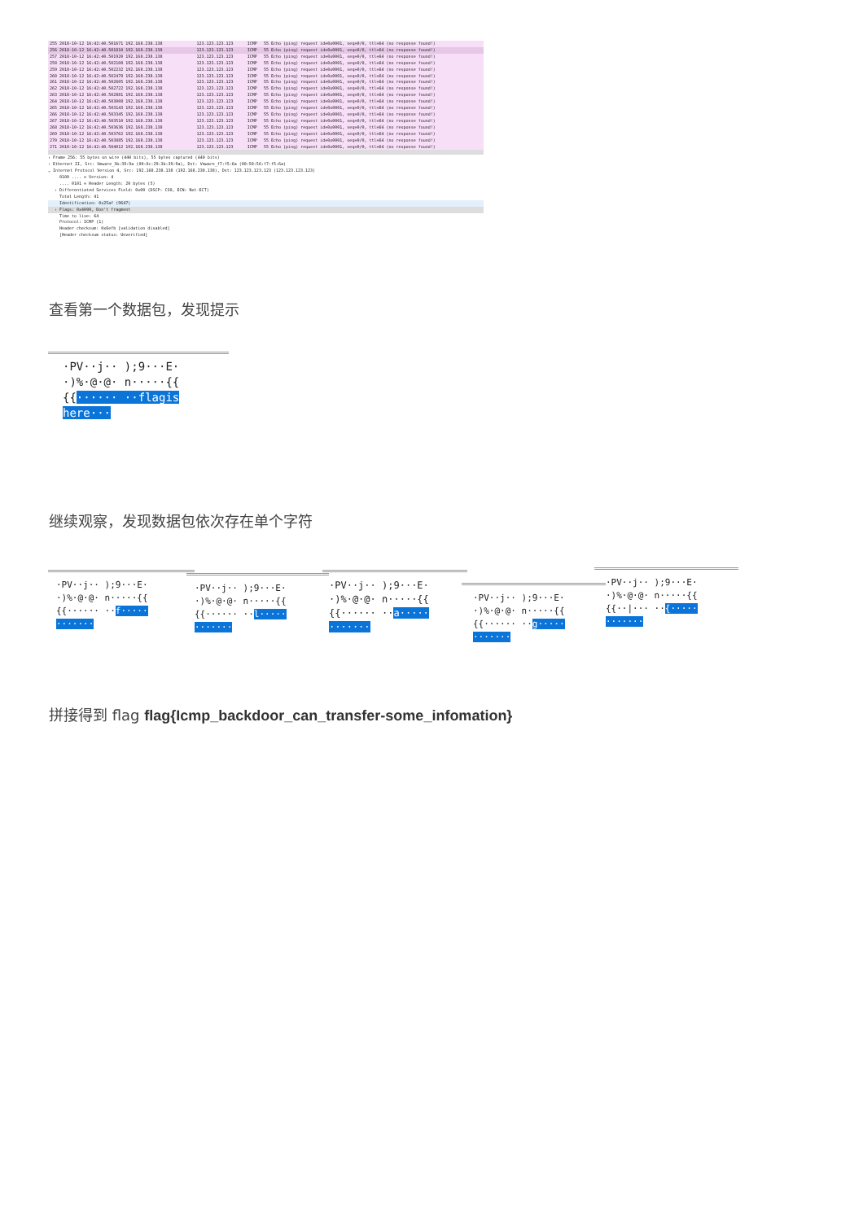| 255 2018-10-12 16:42:40.501671 192.168.238.138 | 123.123.123.123 | ICMP | 55 Echo (ping) request id=0x0001, seq=0/0, ttl=64 (no response found!) |
| 256 2018-10-12 16:42:40.501810 192.168.238.138 | 123.123.123.123 | ICMP | 55 Echo (ping) request id=0x0001, seq=0/0, ttl=64 (no response found!) |
| 257 2018-10-12 16:42:40.501920 192.168.238.138 | 123.123.123.123 | ICMP | 55 Echo (ping) request id=0x0001, seq=0/0, ttl=64 (no response found!) |
| 258 2018-10-12 16:42:40.502108 192.168.238.138 | 123.123.123.123 | ICMP | 55 Echo (ping) request id=0x0001, seq=0/0, ttl=64 (no response found!) |
| 259 2018-10-12 16:42:40.502232 192.168.238.138 | 123.123.123.123 | ICMP | 55 Echo (ping) request id=0x0001, seq=0/0, ttl=64 (no response found!) |
| 260 2018-10-12 16:42:40.502478 192.168.238.138 | 123.123.123.123 | ICMP | 55 Echo (ping) request id=0x0001, seq=0/0, ttl=64 (no response found!) |
| 261 2018-10-12 16:42:40.502605 192.168.238.138 | 123.123.123.123 | ICMP | 55 Echo (ping) request id=0x0001, seq=0/0, ttl=64 (no response found!) |
| 262 2018-10-12 16:42:40.502722 192.168.238.138 | 123.123.123.123 | ICMP | 55 Echo (ping) request id=0x0001, seq=0/0, ttl=64 (no response found!) |
| 263 2018-10-12 16:42:40.502881 192.168.238.138 | 123.123.123.123 | ICMP | 55 Echo (ping) request id=0x0001, seq=0/0, ttl=64 (no response found!) |
| 264 2018-10-12 16:42:40.503008 192.168.238.138 | 123.123.123.123 | ICMP | 55 Echo (ping) request id=0x0001, seq=0/0, ttl=64 (no response found!) |
| 265 2018-10-12 16:42:40.503143 192.168.238.138 | 123.123.123.123 | ICMP | 55 Echo (ping) request id=0x0001, seq=0/0, ttl=64 (no response found!) |
| 266 2018-10-12 16:42:40.503345 192.168.238.138 | 123.123.123.123 | ICMP | 55 Echo (ping) request id=0x0001, seq=0/0, ttl=64 (no response found!) |
| 267 2018-10-12 16:42:40.503510 192.168.238.138 | 123.123.123.123 | ICMP | 55 Echo (ping) request id=0x0001, seq=0/0, ttl=64 (no response found!) |
| 268 2018-10-12 16:42:40.503636 192.168.238.138 | 123.123.123.123 | ICMP | 55 Echo (ping) request id=0x0001, seq=0/0, ttl=64 (no response found!) |
| 269 2018-10-12 16:42:40.503762 192.168.238.138 | 123.123.123.123 | ICMP | 55 Echo (ping) request id=0x0001, seq=0/0, ttl=64 (no response found!) |
| 270 2018-10-12 16:42:40.503885 192.168.238.138 | 123.123.123.123 | ICMP | 55 Echo (ping) request id=0x0001, seq=0/0, ttl=64 (no response found!) |
| 271 2018-10-12 16:42:40.504012 192.168.238.138 | 123.123.123.123 | ICMP | 55 Echo (ping) request id=0x0001, seq=0/0, ttl=64 (no response found!) |
› Frame 256: 55 bytes on wire (440 bits), 55 bytes captured (440 bits)
› Ethernet II, Src: Vmware_3b:39:9a (00:0c:29:3b:39:9a), Dst: Vmware_f7:f5:6a (00:50:56:f7:f5:6a)
⌄ Internet Protocol Version 4, Src: 192.168.238.138 (192.168.238.138), Dst: 123.123.123.123 (123.123.123.123)
0100 .... = Version: 4
.... 0101 = Header Length: 20 bytes (5)
› Differentiated Services Field: 0x00 (DSCP: CS0, ECN: Not-ECT)
Total Length: 41
Identification: 0x25af (9647)
› Flags: 0x4000, Don't fragment
Time to live: 64
Protocol: ICMP (1)
Header checksum: 0x6efb [validation disabled]
[Header checksum status: Unverified]
查看第一个数据包，发现提示
·PV··j·· );9···E·
·)%·@·@· n·····{{
{{······ ··flagis
here···
继续观察，发现数据包依次存在单个字符
·PV··j·· );9···E·
·)%·@·@· n·····{{
{{······ ··f·····
·······
·PV··j·· );9···E·
·)%·@·@· n·····{{
{{······ ··l·····
·······
·PV··j·· );9···E·
·)%·@·@· n·····{{
{{······ ··a·····
·······
·PV··j·· );9···E·
·)%·@·@· n·····{{
{{······ ··g·····
·······
·PV··j·· );9···E·
·)%·@·@· n·····{{
{{··|··· ··{·····
·······
拼接得到 flag flag{Icmp_backdoor_can_transfer-some_infomation}